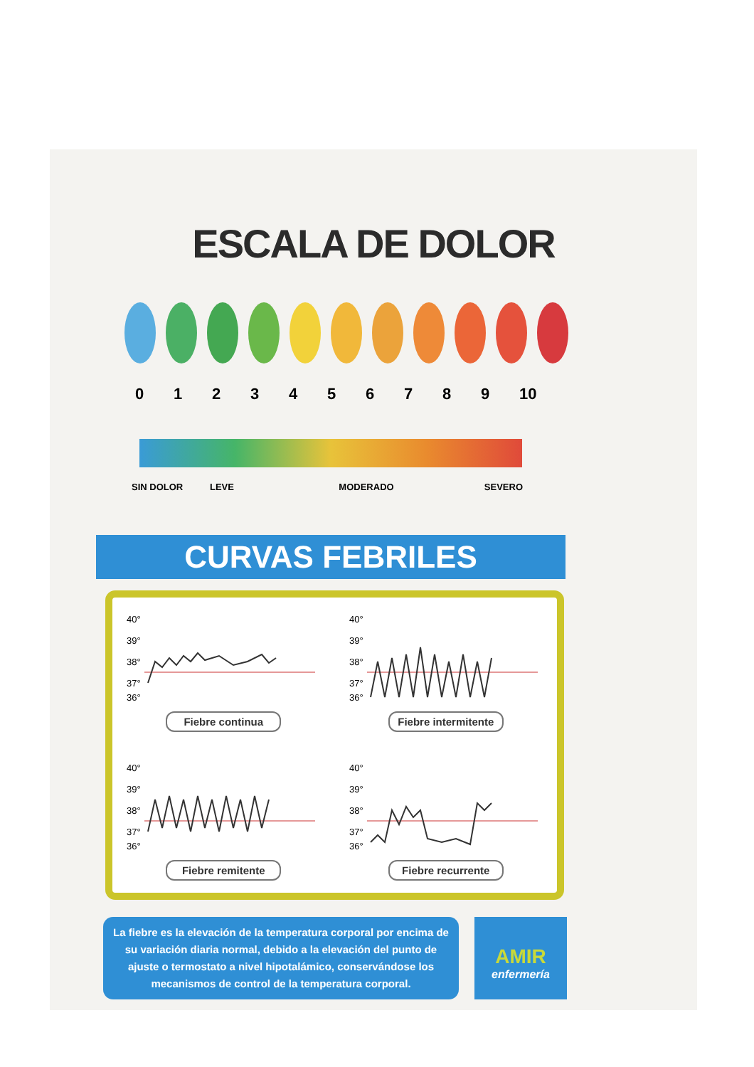ESCALA DE DOLOR
0123456789 10
SIN DOLOR LEVE MODERADO SEVERO
CURVAS FEBRILES
40°
39°
38°
37°
36°
Fiebre continua
40°
39°
38°
37°
36°
Fiebre intermitente
40°
39°
38°
37°
36°
Fiebre remitente
40°
39°
38°
37°
36°
Fiebre recurrente
La fiebre es la elevación de la temperatura corporal por encima de su variación diaria normal, debido a la elevación del punto de ajuste o termostato a nivel hipotalámico, conservándose los mecanismos de control de la temperatura corporal.
AMIR
enfermería